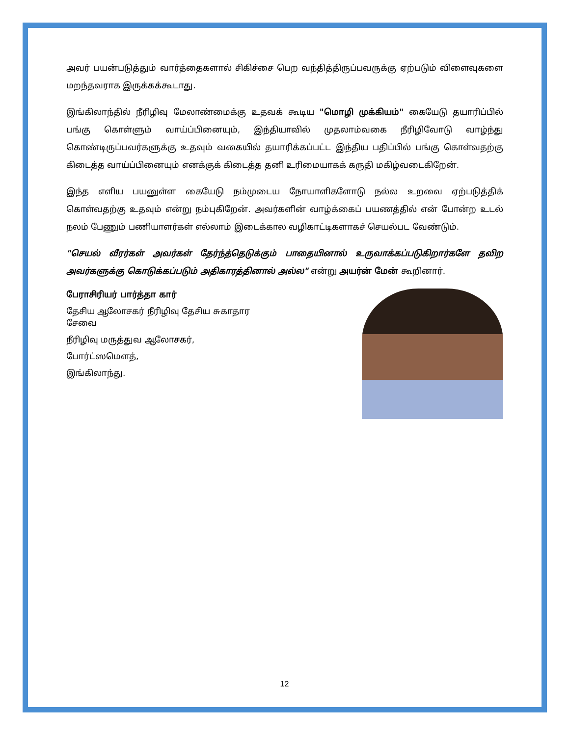அவர் பயன்படுத்தும் வார்த்தைகளால் சிகிச்சை பெற வந்தித்திருப்பவருக்கு ஏற்படும் விளைவுகளை மறந்தவராக இருக்கக்கூடாது.
இங்கிலாந்தில் நீரிழிவு மேலாண்மைக்கு உதவக் கூடிய "மொழி முக்கியம்" கையேடு தயாரிப்பில் பங்கு கொள்ளும் வாய்ப்பினையும், இந்தியாவில் முதலாம்வகை நீரிழிவோடு வாழ்ந்து கொண்டிருப்பவர்களுக்கு உதவும் வகையில் தயாரிக்கப்பட்ட இந்திய பதிப்பில் பங்கு கொள்வதற்கு கிடைத்த வாய்ப்பினையும் எனக்குக் கிடைத்த தனி உரிமையாகக் கருதி மகிழ்வடைகிறேன்.
இந்த எளிய பயனுள்ள கையேடு நம்முடைய நோயாளிகளோடு நல்ல உறவை ஏற்படுத்திக் கொள்வதற்கு உதவும் என்று நம்புகிறேன். அவர்களின் வாழ்க்கைப் பயணத்தில் என் போன்ற உடல் நலம் பேணும் பணியாளர்கள் எல்லாம் இடைக்கால வழிகாட்டிகளாகச் செயல்பட வேண்டும்.
"செயல் வீரர்கள் அவர்கள் தேர்ந்த்தெடுக்கும் பாதையினால் உருவாக்கப்படுகிறார்களே தவிற அவர்களுக்கு கொடுக்கப்படும் அதிகாரத்தினால் அல்ல" என்று அயர்ன் மேன் கூறினார்.
பேராசிரியர் பார்த்தா கார்
தேசிய ஆலோசகர் நீரிழிவு தேசிய சுகாதார சேவை
நீரிழிவு மருத்துவ ஆலோசகர்,
போர்ட்ஸமௌத்,
இங்கிலாந்து.
12